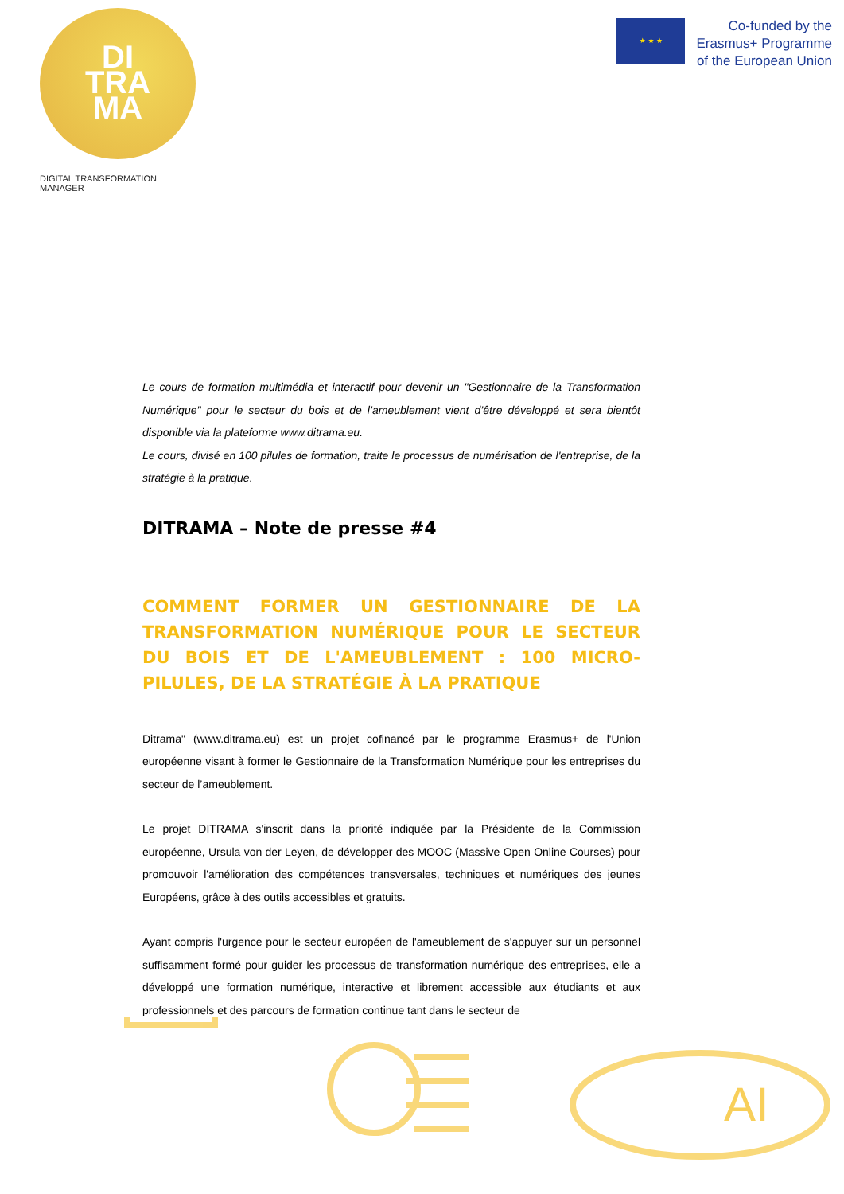DI
TRA
MA
DIGITAL TRANSFORMATION MANAGER
★ ★ ★
Co-funded by the
Erasmus+ Programme
of the European Union
Le cours de formation multimédia et interactif pour devenir un "Gestionnaire de la Transformation Numérique" pour le secteur du bois et de l’ameublement vient d’être développé et sera bientôt disponible via la plateforme www.ditrama.eu.
Le cours, divisé en 100 pilules de formation, traite le processus de numérisation de l'entreprise, de la stratégie à la pratique.
DITRAMA – Note de presse #4
COMMENT FORMER UN GESTIONNAIRE DE LA TRANSFORMATION NUMÉRIQUE POUR LE SECTEUR DU BOIS ET DE L'AMEUBLEMENT : 100 MICRO-PILULES, DE LA STRATÉGIE À LA PRATIQUE
Ditrama" (www.ditrama.eu) est un projet cofinancé par le programme Erasmus+ de l'Union européenne visant à former le Gestionnaire de la Transformation Numérique pour les entreprises du secteur de l’ameublement.
Le projet DITRAMA s'inscrit dans la priorité indiquée par la Présidente de la Commission européenne, Ursula von der Leyen, de développer des MOOC (Massive Open Online Courses) pour promouvoir l'amélioration des compétences transversales, techniques et numériques des jeunes Européens, grâce à des outils accessibles et gratuits.
Ayant compris l'urgence pour le secteur européen de l'ameublement de s'appuyer sur un personnel suffisamment formé pour guider les processus de transformation numérique des entreprises, elle a développé une formation numérique, interactive et librement accessible aux étudiants et aux professionnels et des parcours de formation continue tant dans le secteur de
AI